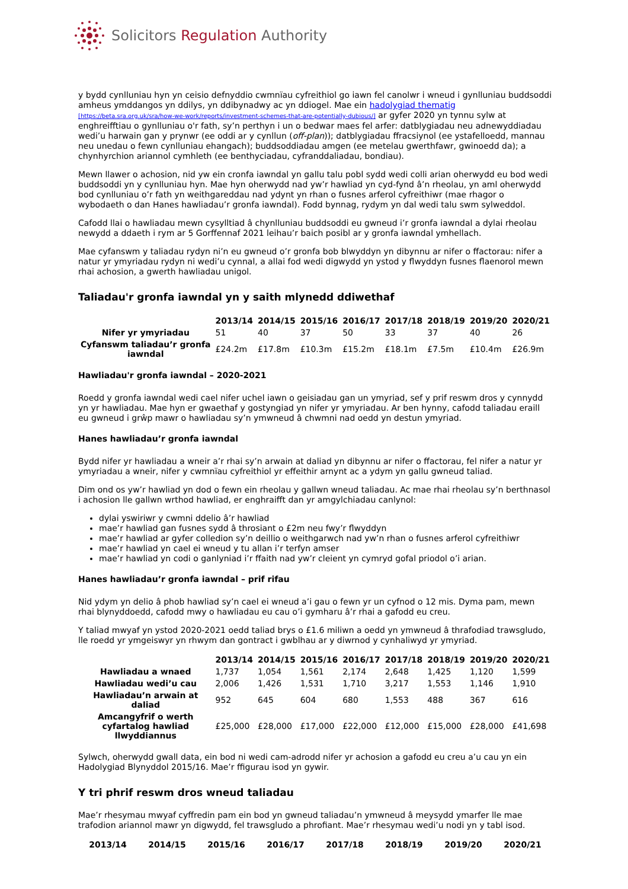Solicitors Regulation Authority
y bydd cynlluniau hyn yn ceisio defnyddio cwmnïau cyfreithiol go iawn fel canolwr i wneud i gynlluniau buddsoddi amheus ymddangos yn ddilys, yn ddibynadwy ac yn ddiogel. Mae ein hadolygiad thematig [https://beta.sra.org.uk/sra/how-we-work/reports/investment-schemes-that-are-potentially-dubious/] ar gyfer 2020 yn tynnu sylw at enghreifftiau o gynlluniau o'r fath, sy’n perthyn i un o bedwar maes fel arfer: datblygiadau neu adnewyddiadau wedi’u harwain gan y prynwr (ee oddi ar y cynllun (off-plan)); datblygiadau ffracsiynol (ee ystafelloedd, mannau neu unedau o fewn cynlluniau ehangach); buddsoddiadau amgen (ee metelau gwerthfawr, gwinoedd da); a chynhyrchion ariannol cymhleth (ee benthyciadau, cyfranddaliadau, bondiau).
Mewn llawer o achosion, nid yw ein cronfa iawndal yn gallu talu pobl sydd wedi colli arian oherwydd eu bod wedi buddsoddi yn y cynlluniau hyn. Mae hyn oherwydd nad yw’r hawliad yn cyd-fynd â’n rheolau, yn aml oherwydd bod cynlluniau o’r fath yn weithgareddau nad ydynt yn rhan o fusnes arferol cyfreithiwr (mae rhagor o wybodaeth o dan Hanes hawliadau’r gronfa iawndal). Fodd bynnag, rydym yn dal wedi talu swm sylweddol.
Cafodd llai o hawliadau mewn cysylltiad â chynlluniau buddsoddi eu gwneud i’r gronfa iawndal a dylai rheolau newydd a ddaeth i rym ar 5 Gorffennaf 2021 leihau’r baich posibl ar y gronfa iawndal ymhellach.
Mae cyfanswm y taliadau rydyn ni’n eu gwneud o’r gronfa bob blwyddyn yn dibynnu ar nifer o ffactorau: nifer a natur yr ymyriadau rydyn ni wedi’u cynnal, a allai fod wedi digwydd yn ystod y flwyddyn fusnes flaenorol mewn rhai achosion, a gwerth hawliadau unigol.
Taliadau'r gronfa iawndal yn y saith mlynedd ddiwethaf
| | 2013/14 | 2014/15 | 2015/16 | 2016/17 | 2017/18 | 2018/19 | 2019/20 | 2020/21 |
| --- | --- | --- | --- | --- | --- | --- | --- | --- |
| Nifer yr ymyriadau | 51 | 40 | 37 | 50 | 33 | 37 | 40 | 26 |
| Cyfanswm taliadau’r gronfa iawndal | £24.2m | £17.8m | £10.3m | £15.2m | £18.1m | £7.5m | £10.4m | £26.9m |
Hawliadau'r gronfa iawndal – 2020-2021
Roedd y gronfa iawndal wedi cael nifer uchel iawn o geisiadau gan un ymyriad, sef y prif reswm dros y cynnydd yn yr hawliadau. Mae hyn er gwaethaf y gostyngiad yn nifer yr ymyriadau. Ar ben hynny, cafodd taliadau eraill eu gwneud i grŵp mawr o hawliadau sy’n ymwneud â chwmni nad oedd yn destun ymyriad.
Hanes hawliadau’r gronfa iawndal
Bydd nifer yr hawliadau a wneir a’r rhai sy’n arwain at daliad yn dibynnu ar nifer o ffactorau, fel nifer a natur yr ymyriadau a wneir, nifer y cwmnïau cyfreithiol yr effeithir arnynt ac a ydym yn gallu gwneud taliad.
Dim ond os yw’r hawliad yn dod o fewn ein rheolau y gallwn wneud taliadau. Ac mae rhai rheolau sy’n berthnasol i achosion lle gallwn wrthod hawliad, er enghraifft dan yr amgylchiadau canlynol:
dylai yswiriwr y cwmni ddelio â’r hawliad
mae’r hawliad gan fusnes sydd â throsiant o £2m neu fwy’r flwyddyn
mae’r hawliad ar gyfer colledion sy’n deillio o weithgarwch nad yw’n rhan o fusnes arferol cyfreithiwr
mae’r hawliad yn cael ei wneud y tu allan i’r terfyn amser
mae’r hawliad yn codi o ganlyniad i’r ffaith nad yw’r cleient yn cymryd gofal priodol o’i arian.
Hanes hawliadau’r gronfa iawndal – prif rifau
Nid ydym yn delio â phob hawliad sy’n cael ei wneud a’i gau o fewn yr un cyfnod o 12 mis. Dyma pam, mewn rhai blynyddoedd, cafodd mwy o hawliadau eu cau o’i gymharu â’r rhai a gafodd eu creu.
Y taliad mwyaf yn ystod 2020-2021 oedd taliad brys o £1.6 miliwn a oedd yn ymwneud â thrafodiad trawsgludo, lle roedd yr ymgeiswyr yn rhwym dan gontract i gwblhau ar y diwrnod y cynhaliwyd yr ymyriad.
| | 2013/14 | 2014/15 | 2015/16 | 2016/17 | 2017/18 | 2018/19 | 2019/20 | 2020/21 |
| --- | --- | --- | --- | --- | --- | --- | --- | --- |
| Hawliadau a wnaed | 1,737 | 1,054 | 1,561 | 2,174 | 2,648 | 1,425 | 1,120 | 1,599 |
| Hawliadau wedi’u cau | 2,006 | 1,426 | 1,531 | 1,710 | 3,217 | 1,553 | 1,146 | 1,910 |
| Hawliadau’n arwain at daliad | 952 | 645 | 604 | 680 | 1,553 | 488 | 367 | 616 |
| Amcangyfrif o werth cyfartalog hawliad llwyddiannus | £25,000 | £28,000 | £17,000 | £22,000 | £12,000 | £15,000 | £28,000 | £41,698 |
Sylwch, oherwydd gwall data, ein bod ni wedi cam-adrodd nifer yr achosion a gafodd eu creu a’u cau yn ein Hadolygiad Blynyddol 2015/16. Mae’r ffigurau isod yn gywir.
Y tri phrif reswm dros wneud taliadau
Mae’r rhesymau mwyaf cyffredin pam ein bod yn gwneud taliadau’n ymwneud â meysydd ymarfer lle mae trafodion ariannol mawr yn digwydd, fel trawsgludo a phrofiant. Mae’r rhesymau wedi’u nodi yn y tabl isod.
| 2013/14 | 2014/15 | 2015/16 | 2016/17 | 2017/18 | 2018/19 | 2019/20 | 2020/21 |
| --- | --- | --- | --- | --- | --- | --- | --- |